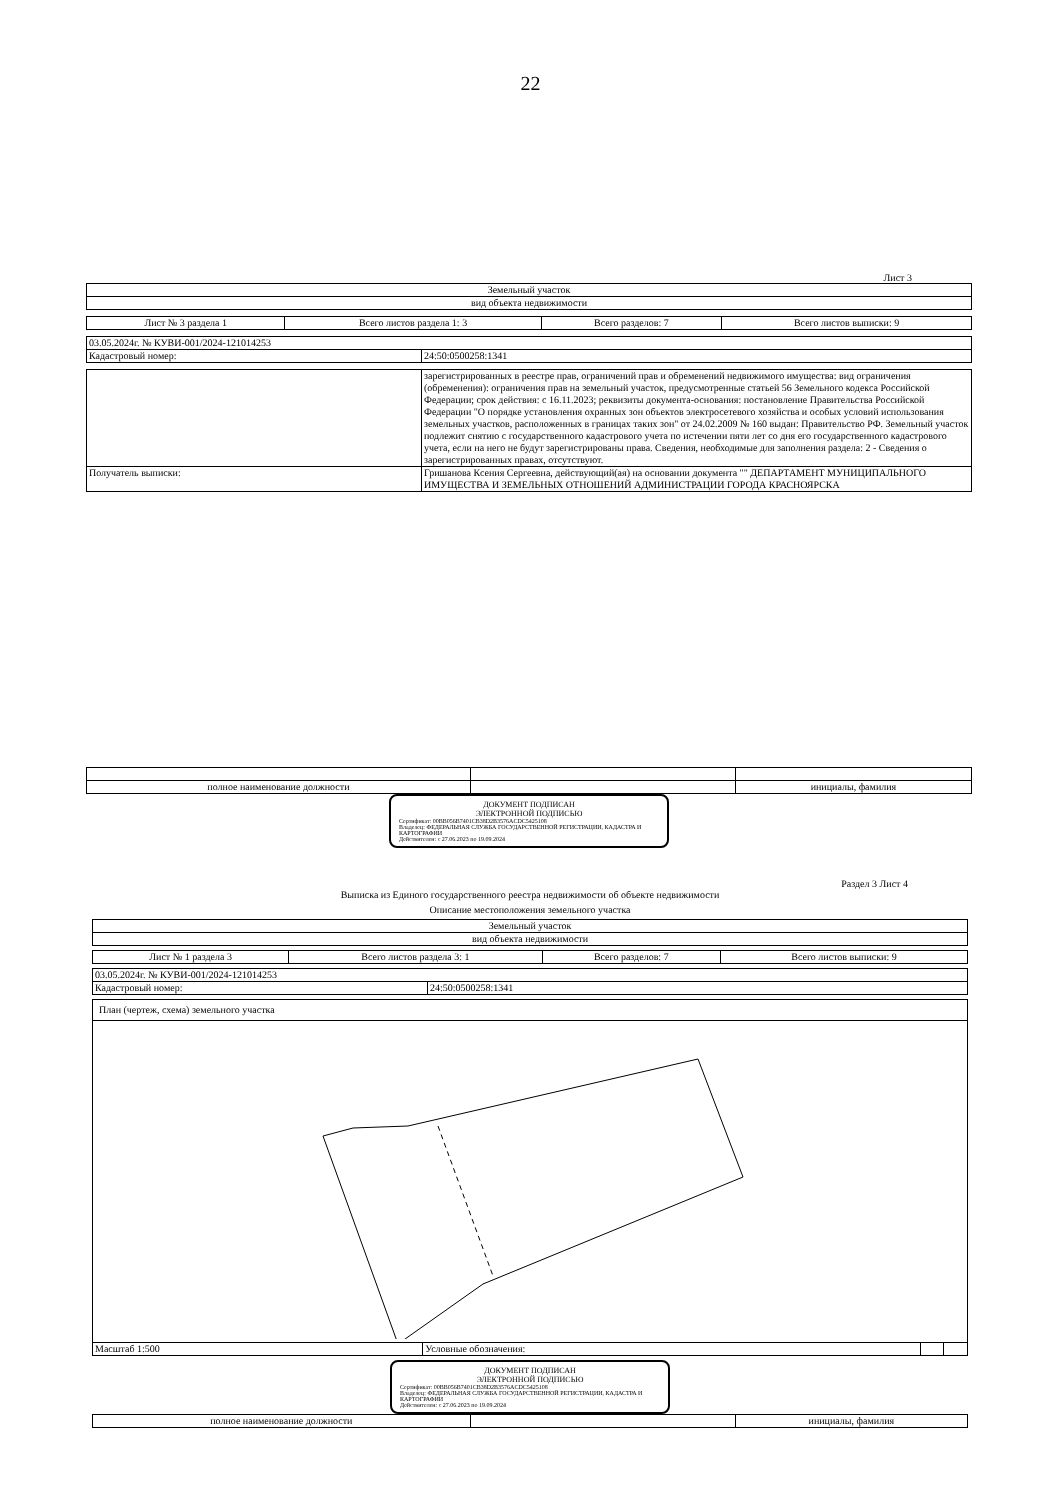22
Лист 3
| Земельный участок |
| --- |
| вид объекта недвижимости |
| Лист № 3 раздела 1 | Всего листов раздела 1: 3 | Всего разделов: 7 | Всего листов выписки: 9 |
| 03.05.2024г. № КУВИ-001/2024-121014253 | |
| Кадастровый номер: | 24:50:0500258:1341 |
| | зарегистрированных в реестре прав, ограничений прав и обременений недвижимого имущества: вид ограничения (обременения): ограничения прав на земельный участок, предусмотренные статьей 56 Земельного кодекса Российской Федерации; срок действия: с 16.11.2023; реквизиты документа-основания: постановление Правительства Российской Федерации "О порядке установления охранных зон объектов электросетевого хозяйства и особых условий использования земельных участков, расположенных в границах таких зон" от 24.02.2009 № 160 выдан: Правительство РФ. Земельный участок подлежит снятию с государственного кадастрового учета по истечении пяти лет со дня его государственного кадастрового учета, если на него не будут зарегистрированы права. Сведения, необходимые для заполнения раздела: 2 - Сведения о зарегистрированных правах, отсутствуют. |
| Получатель выписки: | Гришанова Ксения Сергеевна, действующий(ая) на основании документа "" ДЕПАРТАМЕНТ МУНИЦИПАЛЬНОГО ИМУЩЕСТВА И ЗЕМЕЛЬНЫХ ОТНОШЕНИЙ АДМИНИСТРАЦИИ ГОРОДА КРАСНОЯРСКА |
| полное наименование должности | | инициалы, фамилия |
ДОКУМЕНТ ПОДПИСАН
ЭЛЕКТРОННОЙ ПОДПИСЬЮ
Сертификат: 00BB056B7401CB38D2B3576ACDC5425108
Владелец: ФЕДЕРАЛЬНАЯ СЛУЖБА ГОСУДАРСТВЕННОЙ РЕГИСТРАЦИИ, КАДАСТРА И КАРТОГРАФИИ
Действителен: с 27.06.2023 по 19.09.2024
Раздел 3 Лист 4
Выписка из Единого государственного реестра недвижимости об объекте недвижимости
Описание местоположения земельного участка
| Земельный участок |
| --- |
| вид объекта недвижимости |
| Лист № 1 раздела 3 | Всего листов раздела 3: 1 | Всего разделов: 7 | Всего листов выписки: 9 |
| 03.05.2024г. № КУВИ-001/2024-121014253 | |
| Кадастровый номер: | 24:50:0500258:1341 |
| План (чертеж, схема) земельного участка | | | |
| Масштаб 1:500 | Условные обозначения: | | |
ДОКУМЕНТ ПОДПИСАН
ЭЛЕКТРОННОЙ ПОДПИСЬЮ
Сертификат: 00BB056B7401CB38D2B3576ACDC5425108
Владелец: ФЕДЕРАЛЬНАЯ СЛУЖБА ГОСУДАРСТВЕННОЙ РЕГИСТРАЦИИ, КАДАСТРА И КАРТОГРАФИИ
Действителен: с 27.06.2023 по 19.09.2024
| полное наименование должности | | инициалы, фамилия |